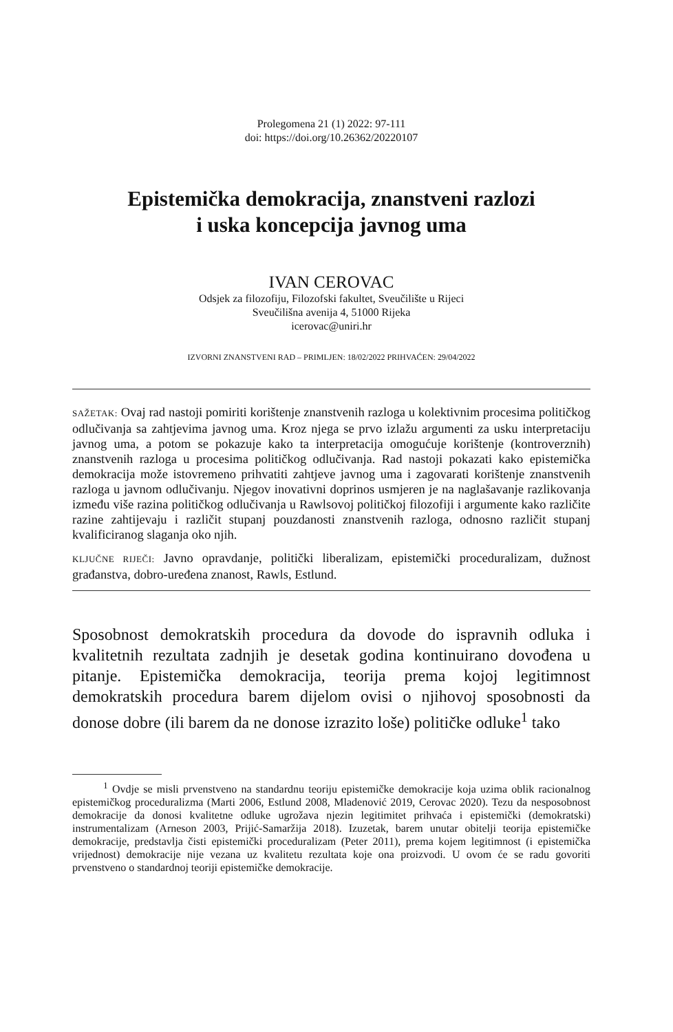Prolegomena 21 (1) 2022: 97-111
doi: https://doi.org/10.26362/20220107
Epistemička demokracija, znanstveni razlozi
i uska koncepcija javnog uma
IVAN CEROVAC
Odsjek za filozofiju, Filozofski fakultet, Sveučilište u Rijeci
Sveučilišna avenija 4, 51000 Rijeka
icerovac@uniri.hr
IZVORNI ZNANSTVENI RAD – PRIMLJEN: 18/02/2022 PRIHVAĆEN: 29/04/2022
SAŽETAK: Ovaj rad nastoji pomiriti korištenje znanstvenih razloga u kolektivnim procesima političkog odlučivanja sa zahtjevima javnog uma. Kroz njega se prvo izlažu argumenti za usku interpretaciju javnog uma, a potom se pokazuje kako ta interpretacija omogućuje korištenje (kontroverznih) znanstvenih razloga u procesima političkog odlučivanja. Rad nastoji pokazati kako epistemička demokracija može istovremeno prihvatiti zahtjeve javnog uma i zagovarati korištenje znanstvenih razloga u javnom odlučivanju. Njegov inovativni doprinos usmjeren je na naglašavanje razlikovanja između više razina političkog odlučivanja u Rawlsovoj političkoj filozofiji i argumente kako različite razine zahtijevaju i različit stupanj pouzdanosti znanstvenih razloga, odnosno različit stupanj kvalificiranog slaganja oko njih.
KLJUČNE RIJEČI: Javno opravdanje, politički liberalizam, epistemički proceduralizam, dužnost građanstva, dobro-uređena znanost, Rawls, Estlund.
Sposobnost demokratskih procedura da dovode do ispravnih odluka i kvalitetnih rezultata zadnjih je desetak godina kontinuirano dovođena u pitanje. Epistemička demokracija, teorija prema kojoj legitimnost demokratskih procedura barem dijelom ovisi o njihovoj sposobnosti da donose dobre (ili barem da ne donose izrazito loše) političke odluke<sup>1</sup> tako
<sup>1</sup> Ovdje se misli prvenstveno na standardnu teoriju epistemičke demokracije koja uzima oblik racionalnog epistemičkog proceduralizma (Marti 2006, Estlund 2008, Mladenović 2019, Cerovac 2020). Tezu da nesposobnost demokracije da donosi kvalitetne odluke ugrožava njezin legitimitet prihvaća i epistemički (demokratski) instrumentalizam (Arneson 2003, Prijić-Samaržija 2018). Izuzetak, barem unutar obitelji teorija epistemičke demokracije, predstavlja čisti epistemički proceduralizam (Peter 2011), prema kojem legitimnost (i epistemička vrijednost) demokracije nije vezana uz kvalitetu rezultata koje ona proizvodi. U ovom će se radu govoriti prvenstveno o standardnoj teoriji epistemičke demokracije.